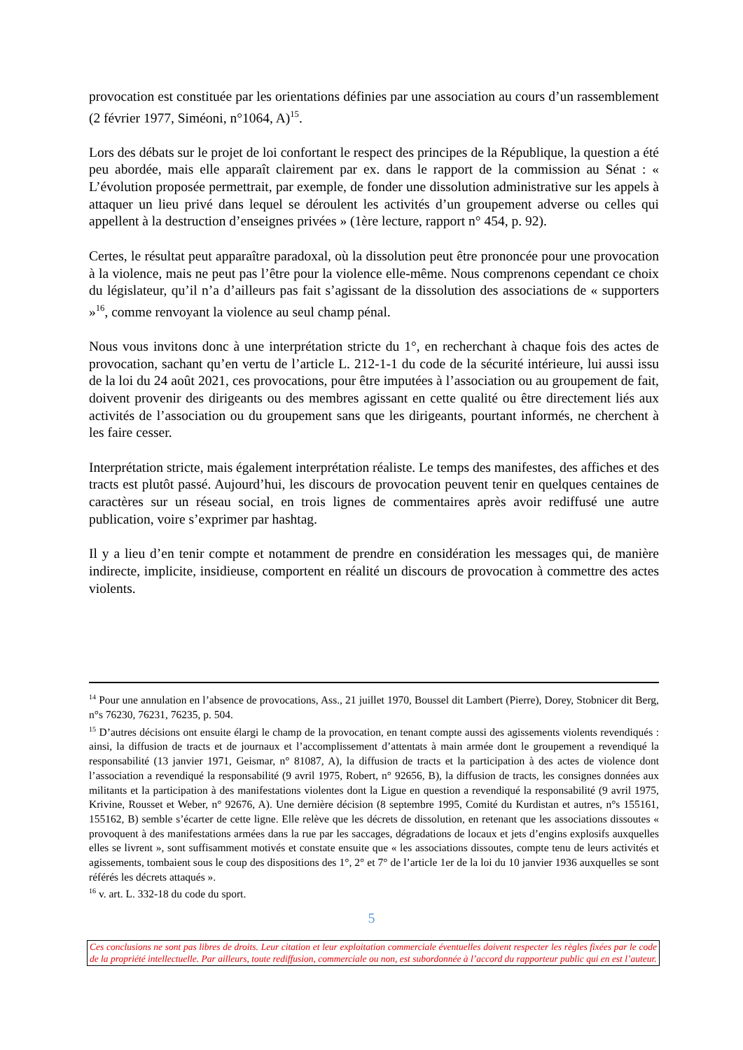provocation est constituée par les orientations définies par une association au cours d’un rassemblement (2 février 1977, Siméoni, n°1064, A)<sup>15</sup>.
Lors des débats sur le projet de loi confortant le respect des principes de la République, la question a été peu abordée, mais elle apparaît clairement par ex. dans le rapport de la commission au Sénat : « L’évolution proposée permettrait, par exemple, de fonder une dissolution administrative sur les appels à attaquer un lieu privé dans lequel se déroulent les activités d’un groupement adverse ou celles qui appellent à la destruction d’enseignes privées » (1ère lecture, rapport n° 454, p. 92).
Certes, le résultat peut apparaître paradoxal, où la dissolution peut être prononcée pour une provocation à la violence, mais ne peut pas l’être pour la violence elle-même. Nous comprenons cependant ce choix du législateur, qu’il n’a d’ailleurs pas fait s’agissant de la dissolution des associations de « supporters »<sup>16</sup>, comme renvoyant la violence au seul champ pénal.
Nous vous invitons donc à une interprétation stricte du 1°, en recherchant à chaque fois des actes de provocation, sachant qu’en vertu de l’article L. 212-1-1 du code de la sécurité intérieure, lui aussi issu de la loi du 24 août 2021, ces provocations, pour être imputées à l’association ou au groupement de fait, doivent provenir des dirigeants ou des membres agissant en cette qualité ou être directement liés aux activités de l’association ou du groupement sans que les dirigeants, pourtant informés, ne cherchent à les faire cesser.
Interprétation stricte, mais également interprétation réaliste. Le temps des manifestes, des affiches et des tracts est plutôt passé. Aujourd’hui, les discours de provocation peuvent tenir en quelques centaines de caractères sur un réseau social, en trois lignes de commentaires après avoir rediffusé une autre publication, voire s’exprimer par hashtag.
Il y a lieu d’en tenir compte et notamment de prendre en considération les messages qui, de manière indirecte, implicite, insidieuse, comportent en réalité un discours de provocation à commettre des actes violents.
<sup>14</sup> Pour une annulation en l’absence de provocations, Ass., 21 juillet 1970, Boussel dit Lambert (Pierre), Dorey, Stobnicer dit Berg, n°s 76230, 76231, 76235, p. 504.
<sup>15</sup> D’autres décisions ont ensuite élargi le champ de la provocation, en tenant compte aussi des agissements violents revendiqués : ainsi, la diffusion de tracts et de journaux et l’accomplissement d’attentats à main armée dont le groupement a revendiqué la responsabilité (13 janvier 1971, Geismar, n° 81087, A), la diffusion de tracts et la participation à des actes de violence dont l’association a revendiqué la responsabilité (9 avril 1975, Robert, n° 92656, B), la diffusion de tracts, les consignes données aux militants et la participation à des manifestations violentes dont la Ligue en question a revendiqué la responsabilité (9 avril 1975, Krivine, Rousset et Weber, n° 92676, A). Une dernière décision (8 septembre 1995, Comité du Kurdistan et autres, n°s 155161, 155162, B) semble s’écarter de cette ligne. Elle relève que les décrets de dissolution, en retenant que les associations dissoutes « provoquent à des manifestations armées dans la rue par les saccages, dégradations de locaux et jets d’engins explosifs auxquelles elles se livrent », sont suffisamment motivés et constate ensuite que « les associations dissoutes, compte tenu de leurs activités et agissements, tombaient sous le coup des dispositions des 1°, 2° et 7° de l’article 1er de la loi du 10 janvier 1936 auxquelles se sont référés les décrets attaqués ».
<sup>16</sup> v. art. L. 332-18 du code du sport.
5
Ces conclusions ne sont pas libres de droits. Leur citation et leur exploitation commerciale éventuelles doivent respecter les règles fixées par le code de la propriété intellectuelle. Par ailleurs, toute rediffusion, commerciale ou non, est subordonnée à l’accord du rapporteur public qui en est l’auteur.